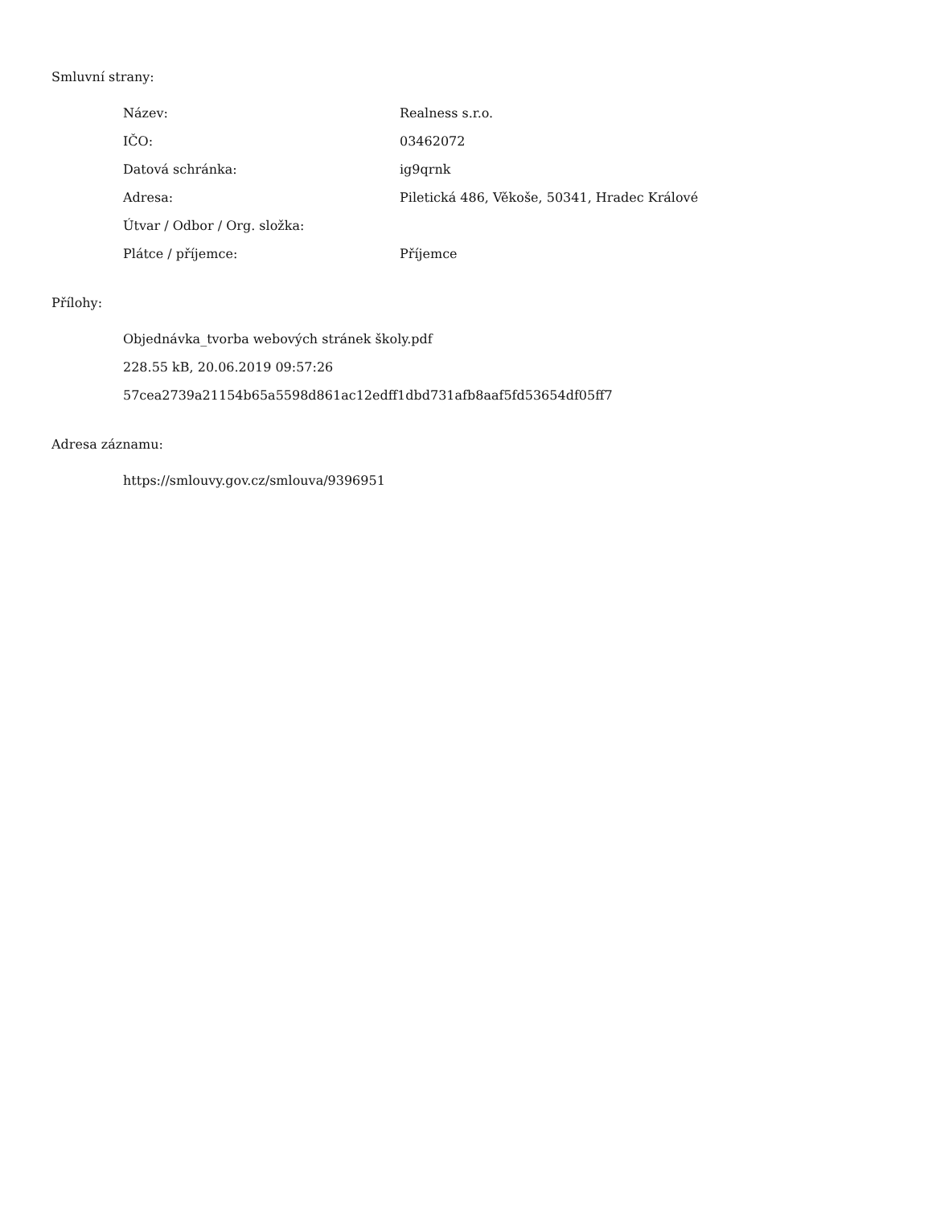Smluvní strany:
| Název: | Realness s.r.o. |
| IČO: | 03462072 |
| Datová schránka: | ig9qrnk |
| Adresa: | Piletická 486, Věkoše, 50341, Hradec Králové |
| Útvar / Odbor / Org. složka: | |
| Plátce / příjemce: | Příjemce |
Přílohy:
Objednávka_tvorba webových stránek školy.pdf
228.55 kB, 20.06.2019 09:57:26
57cea2739a21154b65a5598d861ac12edff1dbd731afb8aaf5fd53654df05ff7
Adresa záznamu:
https://smlouvy.gov.cz/smlouva/9396951